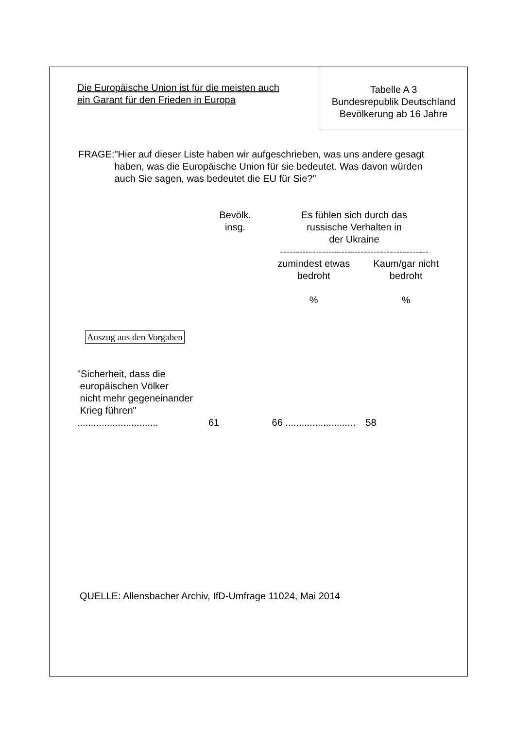Die Europäische Union ist für die meisten auch ein Garant für den Frieden in Europa
Tabelle A 3
Bundesrepublik Deutschland
Bevölkerung ab 16 Jahre
FRAGE: "Hier auf dieser Liste haben wir aufgeschrieben, was uns andere gesagt haben, was die Europäische Union für sie bedeutet. Was davon würden auch Sie sagen, was bedeutet die EU für Sie?"
| | Bevölk. insg. | Es fühlen sich durch das russische Verhalten in der Ukraine ---------------------------------------------- | |
| --- | --- | --- | --- |
| | | zumindest etwas bedroht % | Kaum/gar nicht bedroht % |
| Auszug aus den Vorgaben | | | |
| "Sicherheit, dass die europäischen Völker nicht mehr gegeneinander Krieg führen" .............................. | 61 | 66 .......................... | 58 |
QUELLE: Allensbacher Archiv, IfD-Umfrage 11024, Mai 2014